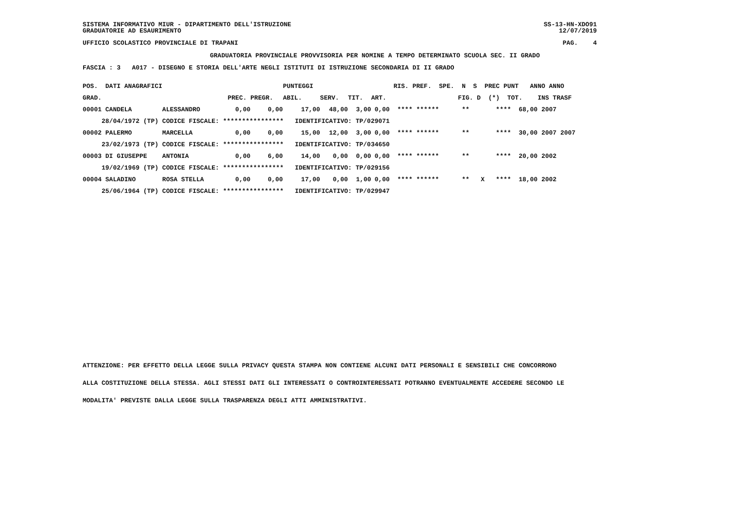SISTEMA INFORMATIVO MIUR - DIPARTIMENTO DELL'ISTRUZIONE GRADUATORIE AD ESAURIMENTO
SS-13-HN-XDO91 12/07/2019
UFFICIO SCOLASTICO PROVINCIALE DI TRAPANI
PAG. 4
GRADUATORIA PROVINCIALE PROVVISORIA PER NOMINE A TEMPO DETERMINATO SCUOLA SEC. II GRADO
FASCIA : 3 A017 - DISEGNO E STORIA DELL'ARTE NEGLI ISTITUTI DI ISTRUZIONE SECONDARIA DI II GRADO
| POS. DATI ANAGRAFICI | | | | PUNTEGGI | | | | RIS. PREF. SPE. N S PREC PUNT ANNO ANNO |
| --- | --- | --- | --- | --- | --- | --- | --- | --- |
| GRAD. | | PREC. | PREGR. | ABIL. | SERV. | TIT. | ART. | FIG. D (*) TOT. INS TRASF |
| 00001 CANDELA | ALESSANDRO | 0,00 | 0,00 | 17,00 | 48,00 | 3,00 | 0,00 | **** ****** ** **** 68,00 2007 |
| 28/04/1972 (TP) | CODICE FISCALE: **************** IDENTIFICATIVO: TP/029071 | | | | | | | |
| 00002 PALERMO | MARCELLA | 0,00 | 0,00 | 15,00 | 12,00 | 3,00 | 0,00 | **** ****** ** **** 30,00 2007 2007 |
| 23/02/1973 (TP) | CODICE FISCALE: **************** IDENTIFICATIVO: TP/034650 | | | | | | | |
| 00003 DI GIUSEPPE | ANTONIA | 0,00 | 6,00 | 14,00 | 0,00 | 0,00 | 0,00 | **** ****** ** **** 20,00 2002 |
| 19/02/1969 (TP) | CODICE FISCALE: **************** IDENTIFICATIVO: TP/029156 | | | | | | | |
| 00004 SALADINO | ROSA STELLA | 0,00 | 0,00 | 17,00 | 0,00 | 1,00 | 0,00 | **** ****** ** X **** 18,00 2002 |
| 25/06/1964 (TP) | CODICE FISCALE: **************** IDENTIFICATIVO: TP/029947 | | | | | | | |
ATTENZIONE: PER EFFETTO DELLA LEGGE SULLA PRIVACY QUESTA STAMPA NON CONTIENE ALCUNI DATI PERSONALI E SENSIBILI CHE CONCORRONO
ALLA COSTITUZIONE DELLA STESSA. AGLI STESSI DATI GLI INTERESSATI O CONTROINTERESSATI POTRANNO EVENTUALMENTE ACCEDERE SECONDO LE
MODALITA' PREVISTE DALLA LEGGE SULLA TRASPARENZA DEGLI ATTI AMMINISTRATIVI.